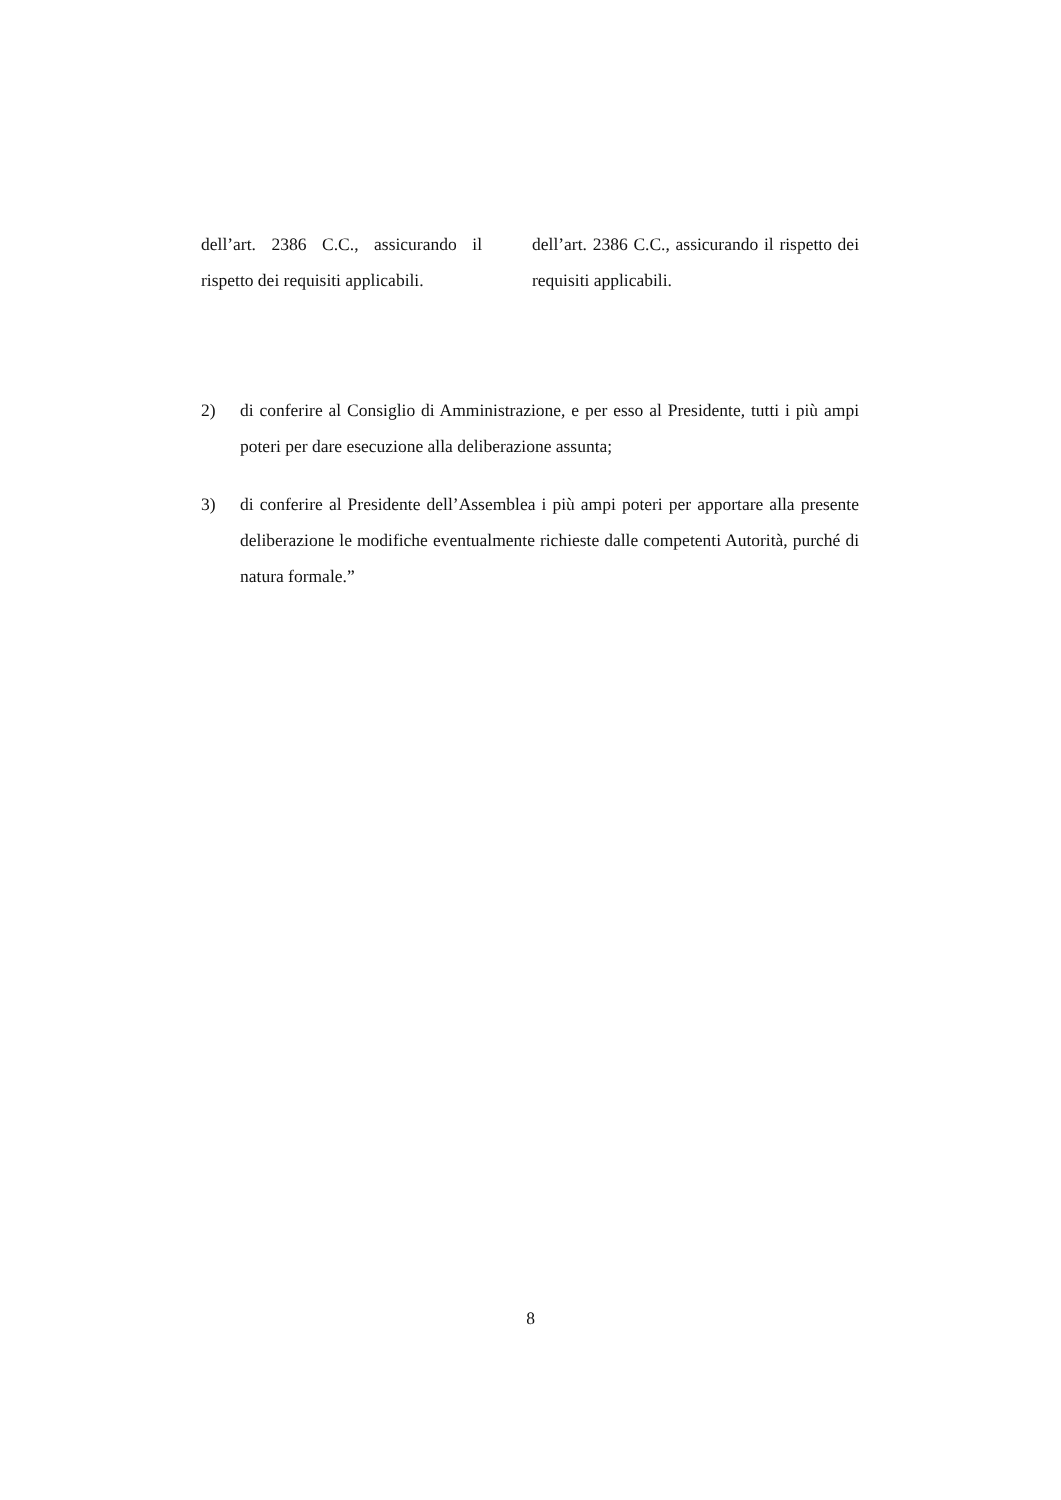| dell’art. 2386 C.C., assicurando il rispetto dei requisiti applicabili. | dell’art. 2386 C.C., assicurando il rispetto dei requisiti applicabili. |
2) di conferire al Consiglio di Amministrazione, e per esso al Presidente, tutti i più ampi poteri per dare esecuzione alla deliberazione assunta;
3) di conferire al Presidente dell’Assemblea i più ampi poteri per apportare alla presente deliberazione le modifiche eventualmente richieste dalle competenti Autorità, purché di natura formale.”
8